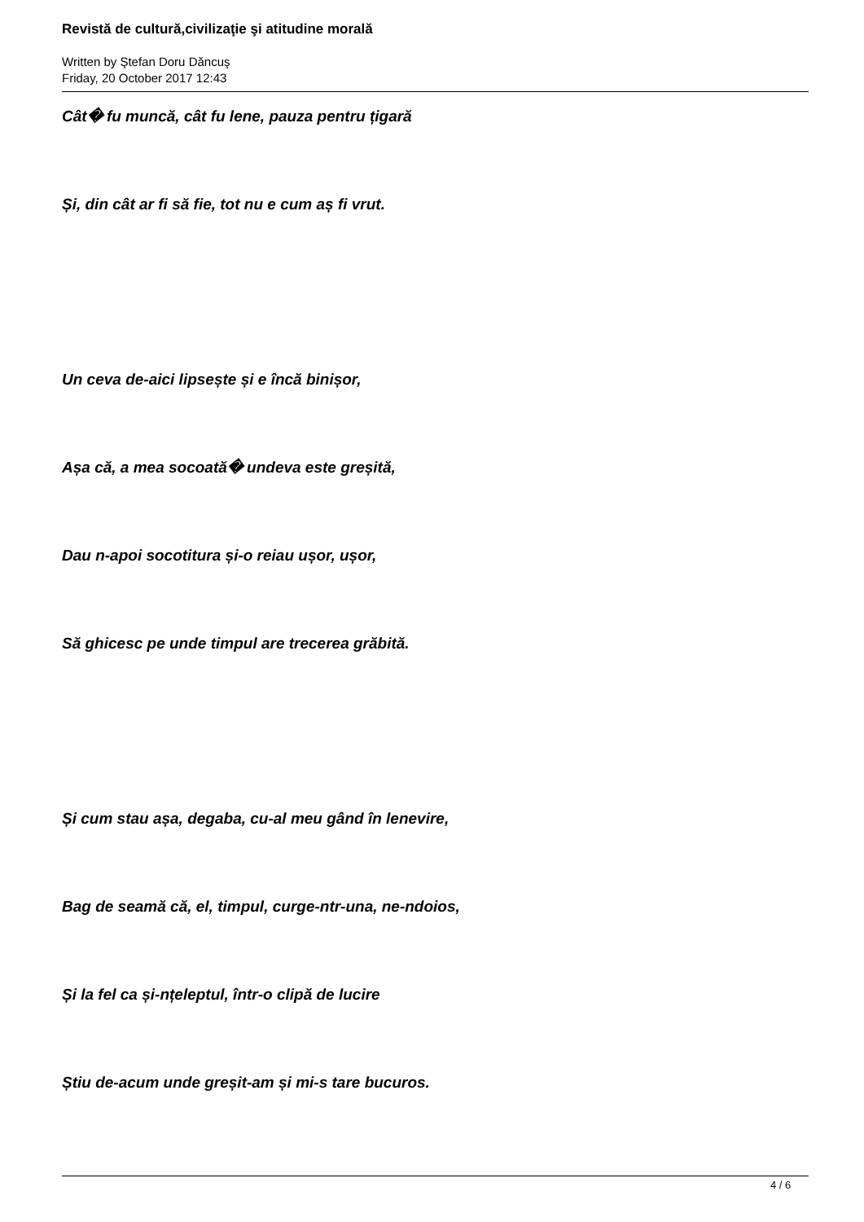Revistă de cultură,civilizaţie şi atitudine morală
Written by Ştefan Doru Dăncuş
Friday, 20 October 2017 12:43
Cât� fu muncă, cât fu lene, pauza pentru țigară
Și, din cât ar fi să fie, tot nu e cum aș fi vrut.
Un ceva de-aici lipsește și e încă binișor,
Așa că, a mea socoată� undeva este greșită,
Dau n-apoi socotitura și-o reiau ușor, ușor,
Să ghicesc pe unde timpul are trecerea grăbită.
Și cum stau așa, degaba, cu-al meu gând în lenevire,
Bag de seamă că, el, timpul, curge-ntr-una, ne-ndoios,
Și la fel ca și-nțeleptul, într-o clipă de lucire
Știu de-acum unde greșit-am și mi-s tare bucuros.
4 / 6